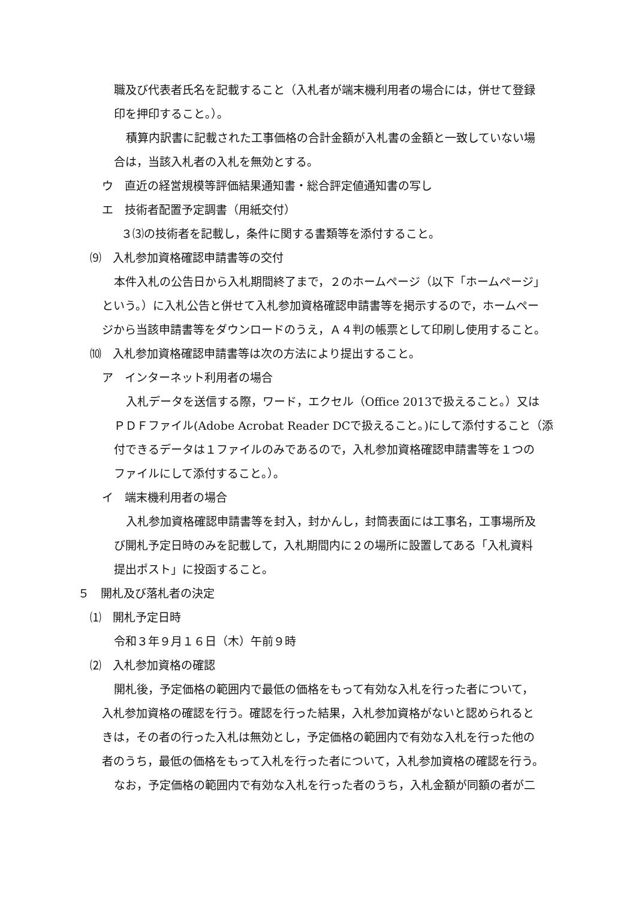職及び代表者氏名を記載すること（入札者が端末機利用者の場合には，併せて登録
印を押印すること。）。
積算内訳書に記載された工事価格の合計金額が入札書の金額と一致していない場
合は，当該入札者の入札を無効とする。
ウ　直近の経営規模等評価結果通知書・総合評定値通知書の写し
エ　技術者配置予定調書（用紙交付）
３⑶の技術者を記載し，条件に関する書類等を添付すること。
⑼　入札参加資格確認申請書等の交付
本件入札の公告日から入札期間終了まで，２のホームページ（以下「ホームページ」
という。）に入札公告と併せて入札参加資格確認申請書等を掲示するので，ホームペー
ジから当該申請書等をダウンロードのうえ，Ａ４判の帳票として印刷し使用すること。
⑽　入札参加資格確認申請書等は次の方法により提出すること。
ア　インターネット利用者の場合
入札データを送信する際，ワード，エクセル（Office 2013で扱えること。）又は
ＰＤＦファイル(Adobe Acrobat Reader DCで扱えること。)にして添付すること（添
付できるデータは１ファイルのみであるので，入札参加資格確認申請書等を１つの
ファイルにして添付すること。）。
イ　端末機利用者の場合
入札参加資格確認申請書等を封入，封かんし，封筒表面には工事名，工事場所及
び開札予定日時のみを記載して，入札期間内に２の場所に設置してある「入札資料
提出ポスト」に投函すること。
５　開札及び落札者の決定
⑴　開札予定日時
令和３年９月１６日（木）午前９時
⑵　入札参加資格の確認
開札後，予定価格の範囲内で最低の価格をもって有効な入札を行った者について，
入札参加資格の確認を行う。確認を行った結果，入札参加資格がないと認められると
きは，その者の行った入札は無効とし，予定価格の範囲内で有効な入札を行った他の
者のうち，最低の価格をもって入札を行った者について，入札参加資格の確認を行う。
なお，予定価格の範囲内で有効な入札を行った者のうち，入札金額が同額の者が二